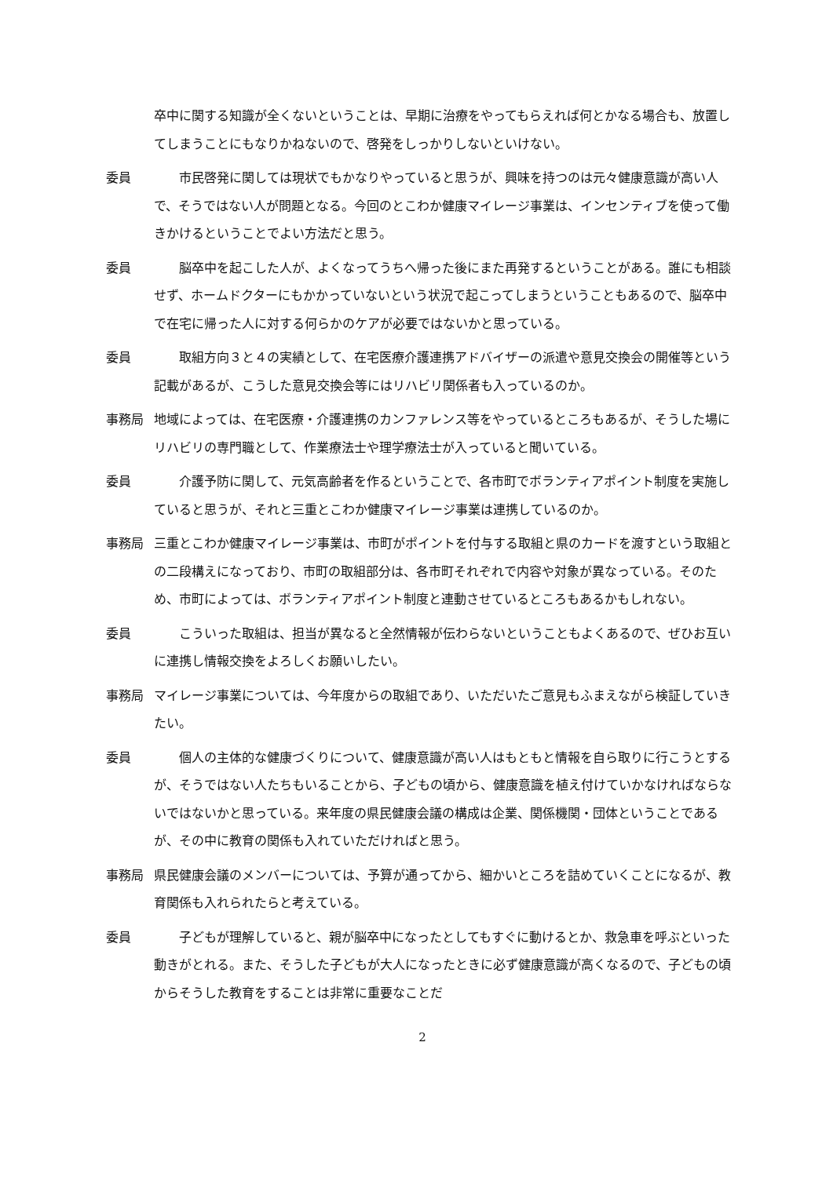卒中に関する知識が全くないということは、早期に治療をやってもらえれば何とかなる場合も、放置してしまうことにもなりかねないので、啓発をしっかりしないといけない。
委員 市民啓発に関しては現状でもかなりやっていると思うが、興味を持つのは元々健康意識が高い人で、そうではない人が問題となる。今回のとこわか健康マイレージ事業は、インセンティブを使って働きかけるということでよい方法だと思う。
委員 脳卒中を起こした人が、よくなってうちへ帰った後にまた再発するということがある。誰にも相談せず、ホームドクターにもかかっていないという状況で起こってしまうということもあるので、脳卒中で在宅に帰った人に対する何らかのケアが必要ではないかと思っている。
委員 取組方向３と４の実績として、在宅医療介護連携アドバイザーの派遣や意見交換会の開催等という記載があるが、こうした意見交換会等にはリハビリ関係者も入っているのか。
事務局 地域によっては、在宅医療・介護連携のカンファレンス等をやっているところもあるが、そうした場にリハビリの専門職として、作業療法士や理学療法士が入っていると聞いている。
委員 介護予防に関して、元気高齢者を作るということで、各市町でボランティアポイント制度を実施していると思うが、それと三重とこわか健康マイレージ事業は連携しているのか。
事務局 三重とこわか健康マイレージ事業は、市町がポイントを付与する取組と県のカードを渡すという取組との二段構えになっており、市町の取組部分は、各市町それぞれで内容や対象が異なっている。そのため、市町によっては、ボランティアポイント制度と連動させているところもあるかもしれない。
委員 こういった取組は、担当が異なると全然情報が伝わらないということもよくあるので、ぜひお互いに連携し情報交換をよろしくお願いしたい。
事務局 マイレージ事業については、今年度からの取組であり、いただいたご意見もふまえながら検証していきたい。
委員 個人の主体的な健康づくりについて、健康意識が高い人はもともと情報を自ら取りに行こうとするが、そうではない人たちもいることから、子どもの頃から、健康意識を植え付けていかなければならないではないかと思っている。来年度の県民健康会議の構成は企業、関係機関・団体ということであるが、その中に教育の関係も入れていただければと思う。
事務局 県民健康会議のメンバーについては、予算が通ってから、細かいところを詰めていくことになるが、教育関係も入れられたらと考えている。
委員 子どもが理解していると、親が脳卒中になったとしてもすぐに動けるとか、救急車を呼ぶといった動きがとれる。また、そうした子どもが大人になったときに必ず健康意識が高くなるので、子どもの頃からそうした教育をすることは非常に重要なことだ
2